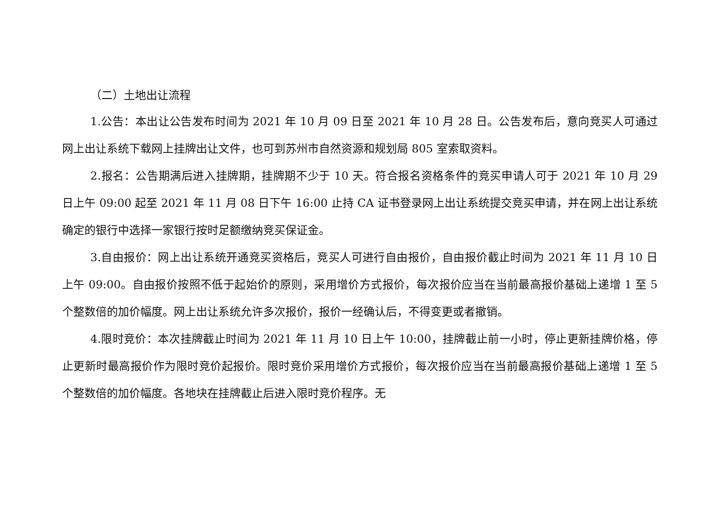（二）土地出让流程
1.公告：本出让公告发布时间为 2021 年 10 月 09 日至 2021 年 10 月 28 日。公告发布后，意向竞买人可通过网上出让系统下载网上挂牌出让文件，也可到苏州市自然资源和规划局 805 室索取资料。
2.报名：公告期满后进入挂牌期，挂牌期不少于 10 天。符合报名资格条件的竞买申请人可于 2021 年 10 月 29 日上午 09:00 起至 2021 年 11 月 08 日下午 16:00 止持 CA 证书登录网上出让系统提交竞买申请，并在网上出让系统确定的银行中选择一家银行按时足额缴纳竞买保证金。
3.自由报价：网上出让系统开通竞买资格后，竞买人可进行自由报价，自由报价截止时间为 2021 年 11 月 10 日上午 09:00。自由报价按照不低于起始价的原则，采用增价方式报价，每次报价应当在当前最高报价基础上递增 1 至 5 个整数倍的加价幅度。网上出让系统允许多次报价，报价一经确认后，不得变更或者撤销。
4.限时竞价：本次挂牌截止时间为 2021 年 11 月 10 日上午 10:00，挂牌截止前一小时，停止更新挂牌价格，停止更新时最高报价作为限时竞价起报价。限时竞价采用增价方式报价，每次报价应当在当前最高报价基础上递增 1 至 5 个整数倍的加价幅度。各地块在挂牌截止后进入限时竞价程序。无